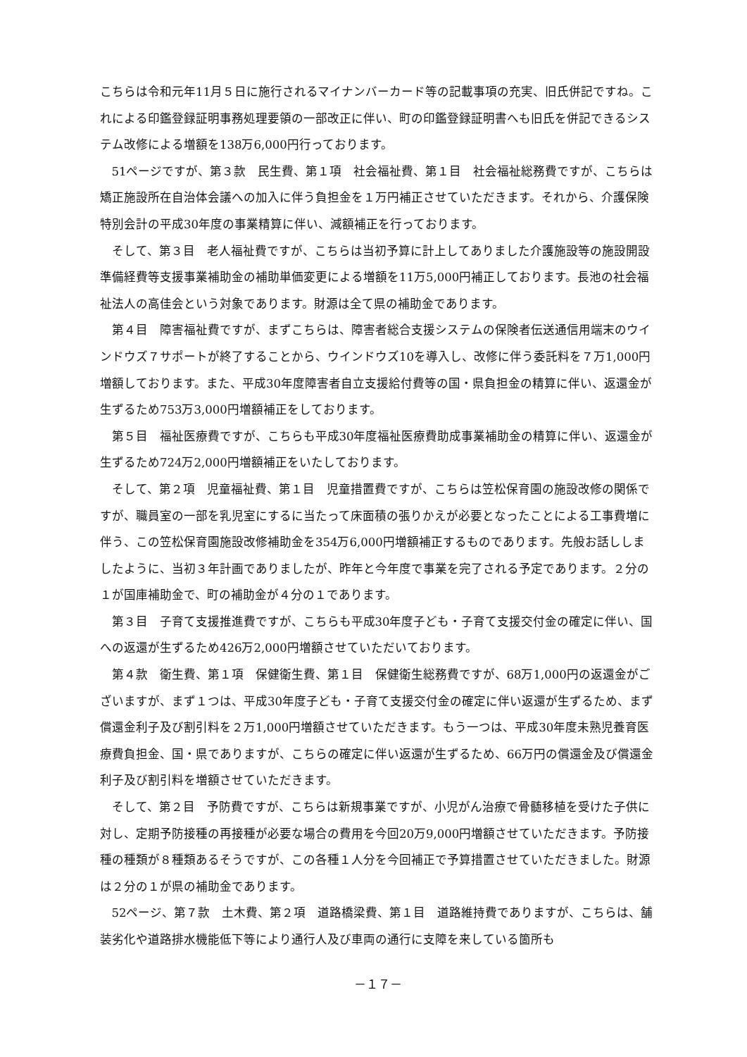こちらは令和元年11月５日に施行されるマイナンバーカード等の記載事項の充実、旧氏併記ですね。これによる印鑑登録証明事務処理要領の一部改正に伴い、町の印鑑登録証明書へも旧氏を併記できるシステム改修による増額を138万6,000円行っております。
51ページですが、第３款　民生費、第１項　社会福祉費、第１目　社会福祉総務費ですが、こちらは矯正施設所在自治体会議への加入に伴う負担金を１万円補正させていただきます。それから、介護保険特別会計の平成30年度の事業精算に伴い、減額補正を行っております。
そして、第３目　老人福祉費ですが、こちらは当初予算に計上してありました介護施設等の施設開設準備経費等支援事業補助金の補助単価変更による増額を11万5,000円補正しております。長池の社会福祉法人の高佳会という対象であります。財源は全て県の補助金であります。
第４目　障害福祉費ですが、まずこちらは、障害者総合支援システムの保険者伝送通信用端末のウインドウズ７サポートが終了することから、ウインドウズ10を導入し、改修に伴う委託料を７万1,000円増額しております。また、平成30年度障害者自立支援給付費等の国・県負担金の精算に伴い、返還金が生ずるため753万3,000円増額補正をしております。
第５目　福祉医療費ですが、こちらも平成30年度福祉医療費助成事業補助金の精算に伴い、返還金が生ずるため724万2,000円増額補正をいたしております。
そして、第２項　児童福祉費、第１目　児童措置費ですが、こちらは笠松保育園の施設改修の関係ですが、職員室の一部を乳児室にするに当たって床面積の張りかえが必要となったことによる工事費増に伴う、この笠松保育園施設改修補助金を354万6,000円増額補正するものであります。先般お話ししましたように、当初３年計画でありましたが、昨年と今年度で事業を完了される予定であります。２分の１が国庫補助金で、町の補助金が４分の１であります。
第３目　子育て支援推進費ですが、こちらも平成30年度子ども・子育て支援交付金の確定に伴い、国への返還が生ずるため426万2,000円増額させていただいております。
第４款　衛生費、第１項　保健衛生費、第１目　保健衛生総務費ですが、68万1,000円の返還金がございますが、まず１つは、平成30年度子ども・子育て支援交付金の確定に伴い返還が生ずるため、まず償還金利子及び割引料を２万1,000円増額させていただきます。もう一つは、平成30年度未熟児養育医療費負担金、国・県でありますが、こちらの確定に伴い返還が生ずるため、66万円の償還金及び償還金利子及び割引料を増額させていただきます。
そして、第２目　予防費ですが、こちらは新規事業ですが、小児がん治療で骨髄移植を受けた子供に対し、定期予防接種の再接種が必要な場合の費用を今回20万9,000円増額させていただきます。予防接種の種類が８種類あるそうですが、この各種１人分を今回補正で予算措置させていただきました。財源は２分の１が県の補助金であります。
52ページ、第７款　土木費、第２項　道路橋梁費、第１目　道路維持費でありますが、こちらは、舗装劣化や道路排水機能低下等により通行人及び車両の通行に支障を来している箇所も
－１７－